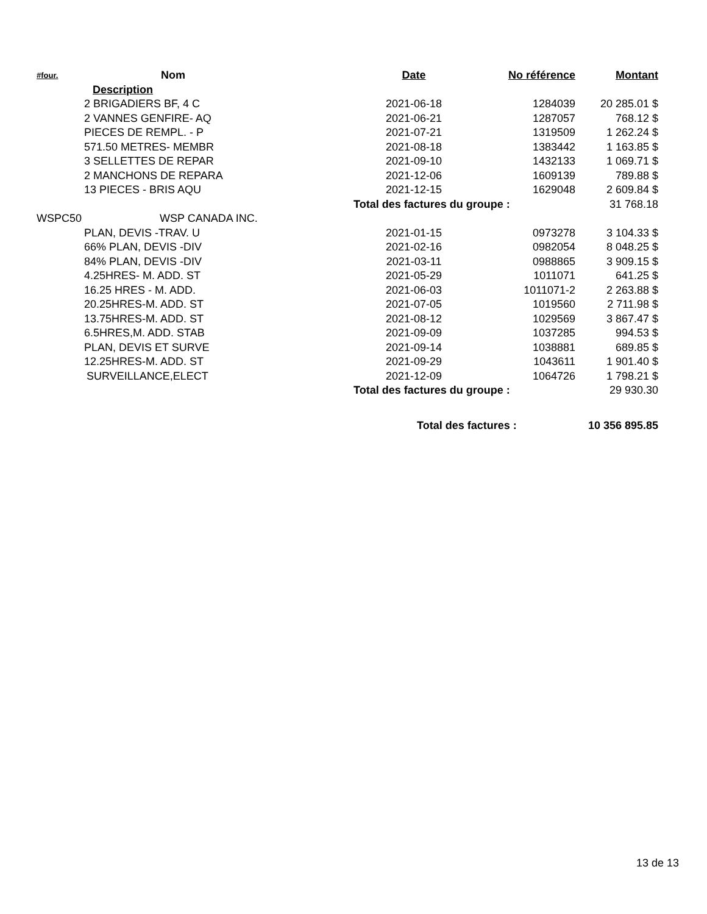| #four. | Nom | Date | No référence | Montant |
| --- | --- | --- | --- | --- |
| | Description | | | |
| | 2 BRIGADIERS BF, 4 C | 2021-06-18 | 1284039 | 20 285.01 $ |
| | 2 VANNES GENFIRE- AQ | 2021-06-21 | 1287057 | 768.12 $ |
| | PIECES DE REMPL. - P | 2021-07-21 | 1319509 | 1 262.24 $ |
| | 571.50 METRES- MEMBR | 2021-08-18 | 1383442 | 1 163.85 $ |
| | 3 SELLETTES DE REPAR | 2021-09-10 | 1432133 | 1 069.71 $ |
| | 2 MANCHONS DE REPARA | 2021-12-06 | 1609139 | 789.88 $ |
| | 13 PIECES - BRIS AQU | 2021-12-15 | 1629048 | 2 609.84 $ |
| | | Total des factures du groupe : | | 31 768.18 |
| WSPC50 | WSP CANADA INC. | | | |
| | PLAN, DEVIS -TRAV. U | 2021-01-15 | 0973278 | 3 104.33 $ |
| | 66% PLAN, DEVIS -DIV | 2021-02-16 | 0982054 | 8 048.25 $ |
| | 84% PLAN, DEVIS -DIV | 2021-03-11 | 0988865 | 3 909.15 $ |
| | 4.25HRES- M. ADD. ST | 2021-05-29 | 1011071 | 641.25 $ |
| | 16.25 HRES - M. ADD. | 2021-06-03 | 1011071-2 | 2 263.88 $ |
| | 20.25HRES-M. ADD. ST | 2021-07-05 | 1019560 | 2 711.98 $ |
| | 13.75HRES-M. ADD. ST | 2021-08-12 | 1029569 | 3 867.47 $ |
| | 6.5HRES,M. ADD. STAB | 2021-09-09 | 1037285 | 994.53 $ |
| | PLAN, DEVIS ET SURVE | 2021-09-14 | 1038881 | 689.85 $ |
| | 12.25HRES-M. ADD. ST | 2021-09-29 | 1043611 | 1 901.40 $ |
| | SURVEILLANCE,ELECT | 2021-12-09 | 1064726 | 1 798.21 $ |
| | | Total des factures du groupe : | | 29 930.30 |
| | | Total des factures : | | 10 356 895.85 |
13 de 13